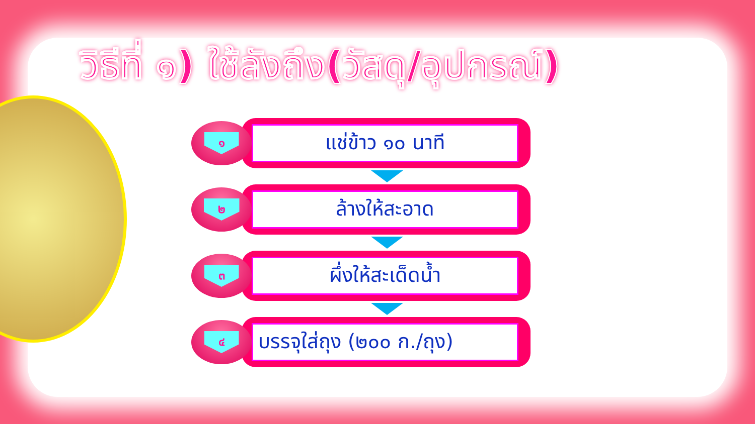วิธีที่ ๑) ใช้ลังถึง(วัสดุ/อุปกรณ์)
๑
แช่ข้าว ๑๐ นาที
๒
ล้างให้สะอาด
๓
ผึ่งให้สะเด็ดน้ำ
๔
บรรจุใส่ถุง (๒๐๐ ก./ถุง)